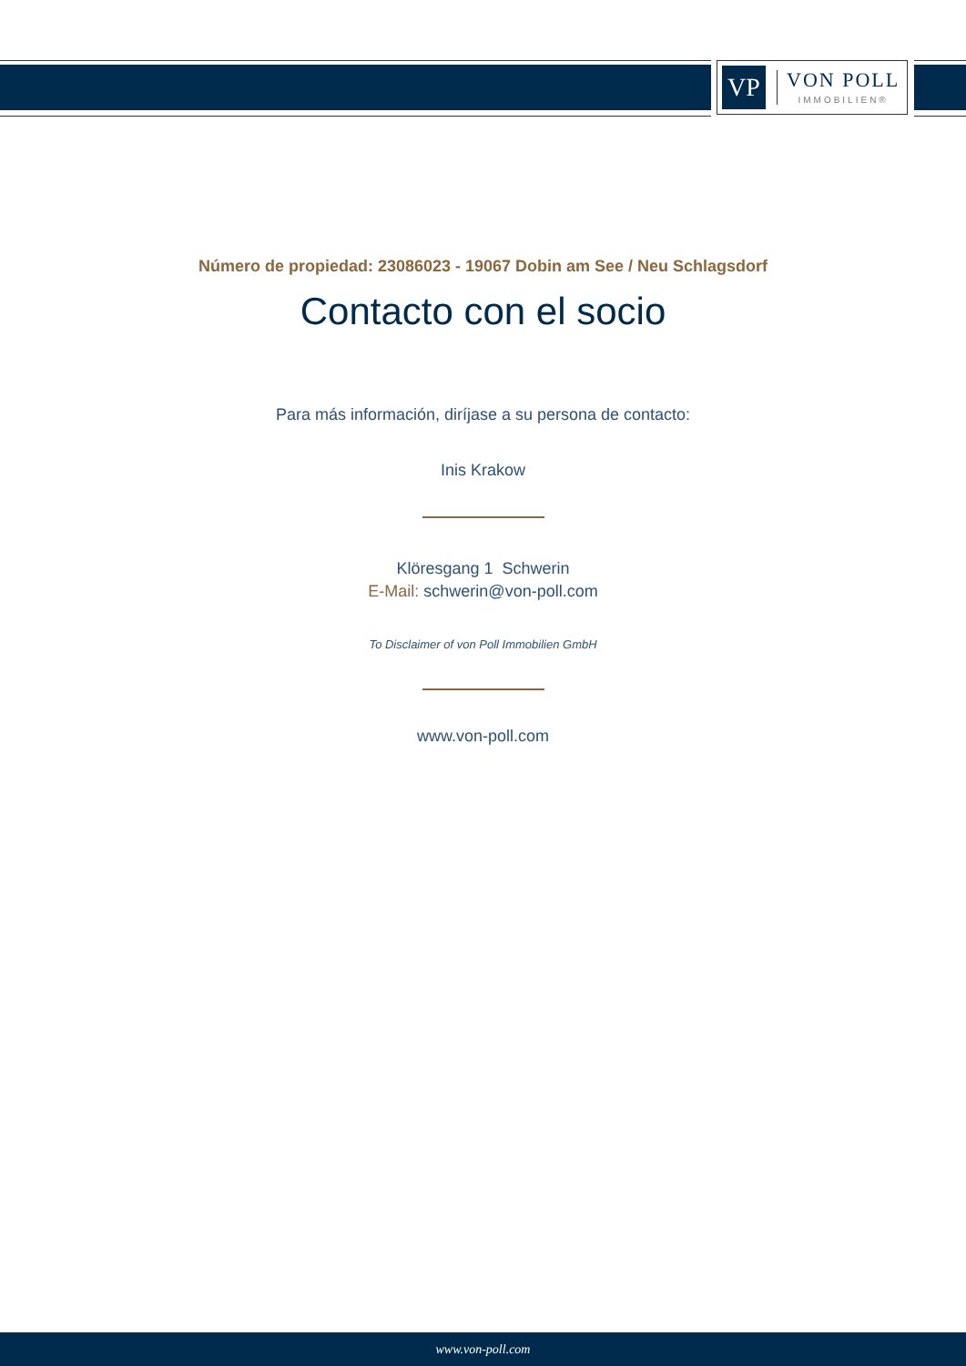VP
VON POLL
IMMOBILIEN®
Número de propiedad: 23086023 - 19067 Dobin am See / Neu Schlagsdorf
Contacto con el socio
Para más información, diríjase a su persona de contacto:
Inis Krakow
Klöresgang 1 Schwerin
E-Mail: schwerin@von-poll.com
To Disclaimer of von Poll Immobilien GmbH
www.von-poll.com
www.von-poll.com